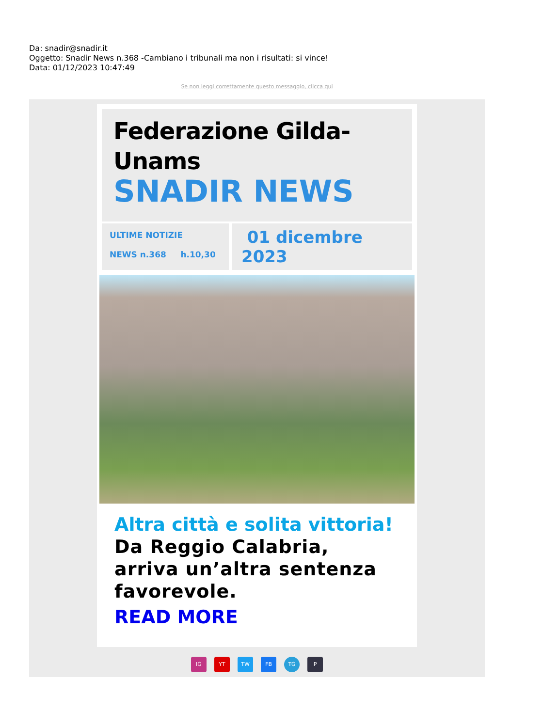Da: snadir@snadir.it
Oggetto: Snadir News n.368 -Cambiano i tribunali ma non i risultati: si vince!
Data: 01/12/2023 10:47:49
Se non leggi correttamente questo messaggio, clicca qui
Federazione Gilda-
Unams
SNADIR NEWS
ULTIME NOTIZIE
NEWS n.368 h.10,30
01 dicembre
2023
Altra città e solita vittoria!
Da Reggio Calabria, arriva un’altra sentenza favorevole.
READ MORE
IG YT TW FB TG P